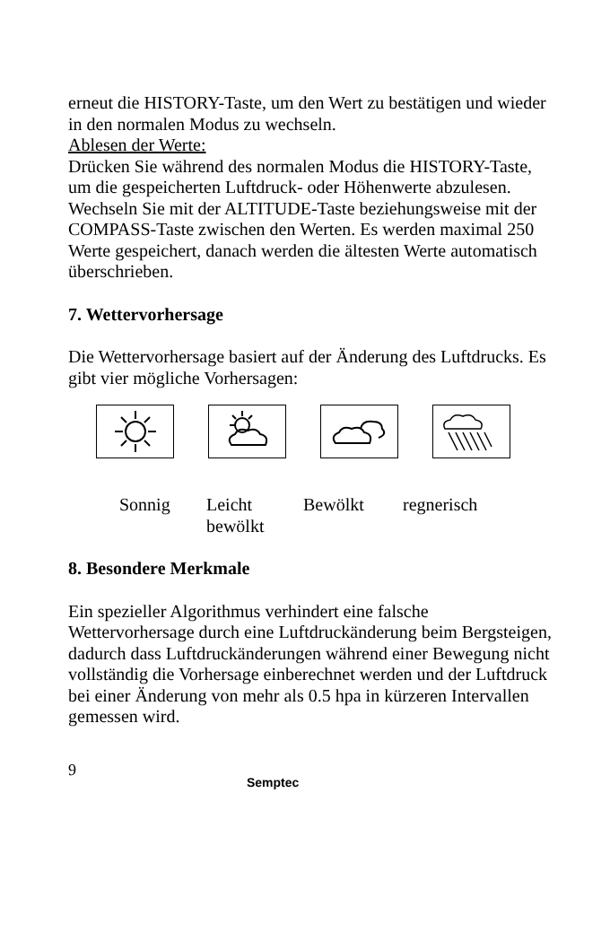erneut die HISTORY-Taste, um den Wert zu bestätigen und wieder in den normalen Modus zu wechseln.
Ablesen der Werte:
Drücken Sie während des normalen Modus die HISTORY-Taste, um die gespeicherten Luftdruck- oder Höhenwerte abzulesen. Wechseln Sie mit der ALTITUDE-Taste beziehungsweise mit der COMPASS-Taste zwischen den Werten. Es werden maximal 250 Werte gespeichert, danach werden die ältesten Werte automatisch überschrieben.
7. Wettervorhersage
Die Wettervorhersage basiert auf der Änderung des Luftdrucks. Es gibt vier mögliche Vorhersagen:
Sonnig Leicht
bewölkt Bewölkt regnerisch
8. Besondere Merkmale
Ein spezieller Algorithmus verhindert eine falsche Wettervorhersage durch eine Luftdruckänderung beim Bergsteigen, dadurch dass Luftdruckänderungen während einer Bewegung nicht vollständig die Vorhersage einberechnet werden und der Luftdruck bei einer Änderung von mehr als 0.5 hpa in kürzeren Intervallen gemessen wird.
9 Semptec